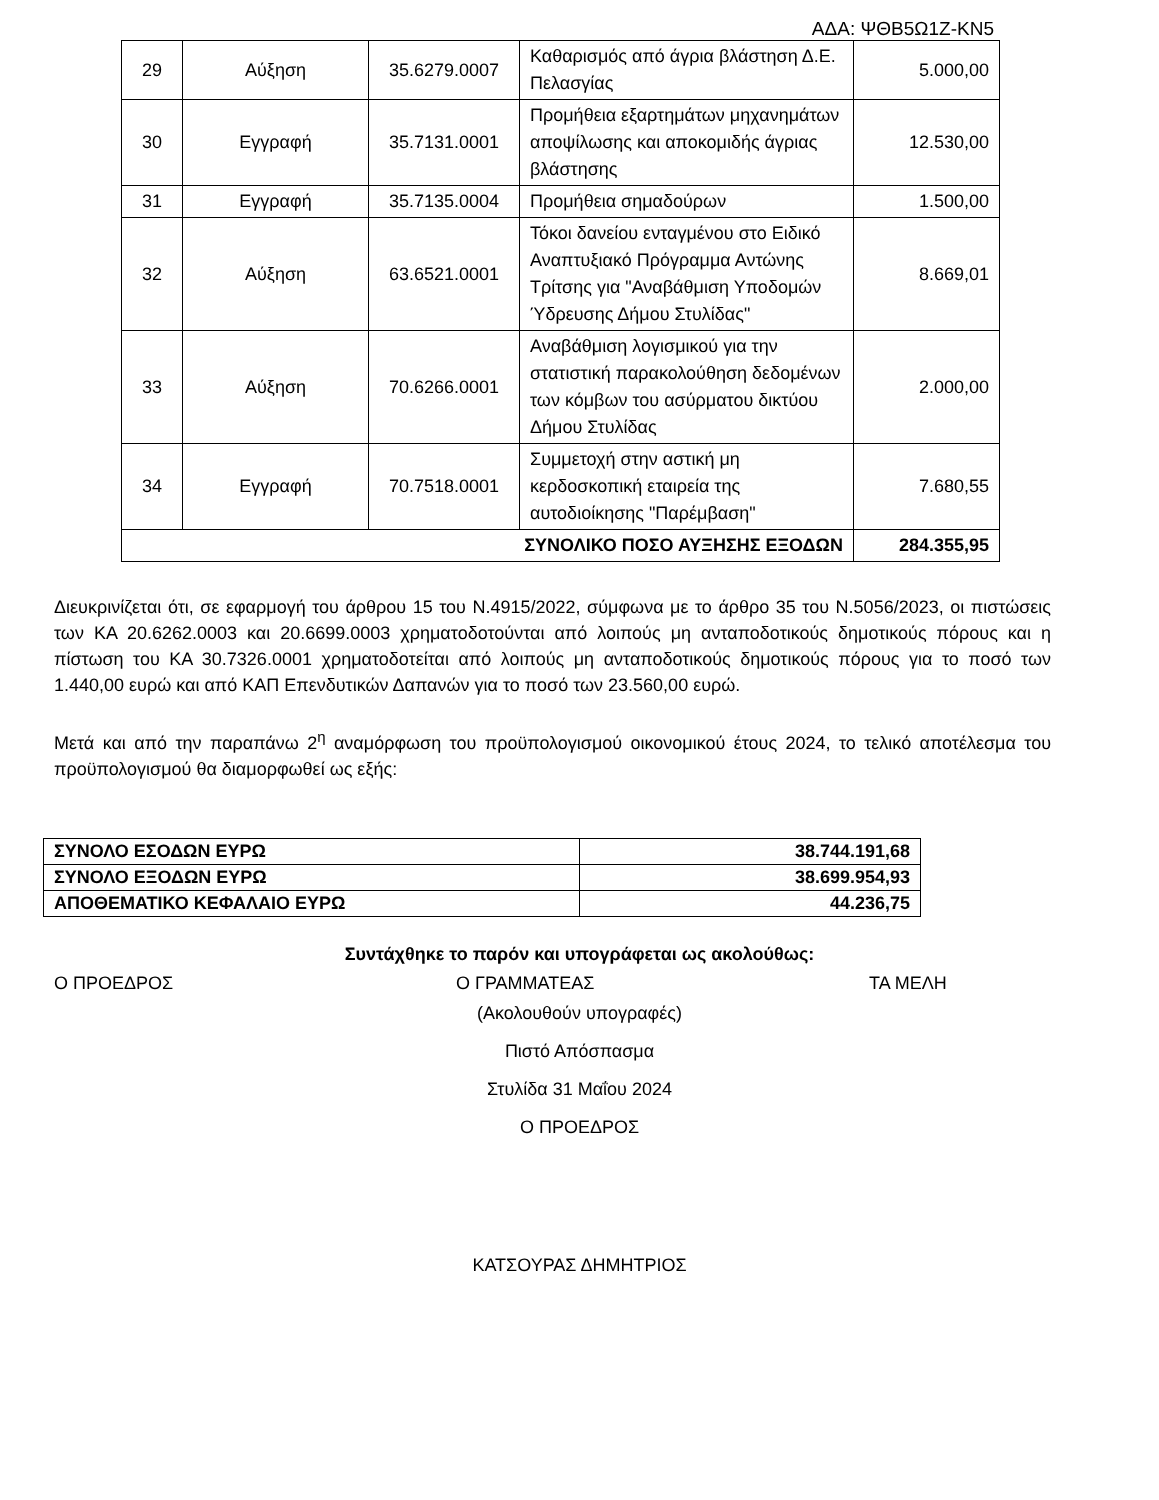ΑΔΑ: ΨΘΒ5Ω1Ζ-ΚΝ5
| 29 | Αύξηση | 35.6279.0007 | Καθαρισμός από άγρια βλάστηση Δ.Ε. Πελασγίας | 5.000,00 |
| 30 | Εγγραφή | 35.7131.0001 | Προμήθεια εξαρτημάτων μηχανημάτων αποψίλωσης και αποκομιδής άγριας βλάστησης | 12.530,00 |
| 31 | Εγγραφή | 35.7135.0004 | Προμήθεια σημαδούρων | 1.500,00 |
| 32 | Αύξηση | 63.6521.0001 | Τόκοι δανείου ενταγμένου στο Ειδικό Αναπτυξιακό Πρόγραμμα Αντώνης Τρίτσης για "Αναβάθμιση Υποδομών Ύδρευσης Δήμου Στυλίδας" | 8.669,01 |
| 33 | Αύξηση | 70.6266.0001 | Αναβάθμιση λογισμικού για την στατιστική παρακολούθηση δεδομένων των κόμβων του ασύρματου δικτύου Δήμου Στυλίδας | 2.000,00 |
| 34 | Εγγραφή | 70.7518.0001 | Συμμετοχή στην αστική μη κερδοσκοπική εταιρεία της αυτοδιοίκησης "Παρέμβαση" | 7.680,55 |
| ΣΥΝΟΛΙΚΟ ΠΟΣΟ ΑΥΞΗΣΗΣ ΕΞΟΔΩΝ | | | | 284.355,95 |
Διευκρινίζεται ότι, σε εφαρμογή του άρθρου 15 του Ν.4915/2022, σύμφωνα με το άρθρο 35 του Ν.5056/2023, οι πιστώσεις των ΚΑ 20.6262.0003 και 20.6699.0003 χρηματοδοτούνται από λοιπούς μη ανταποδοτικούς δημοτικούς πόρους και η πίστωση του ΚΑ 30.7326.0001 χρηματοδοτείται από λοιπούς μη ανταποδοτικούς δημοτικούς πόρους για το ποσό των 1.440,00 ευρώ και από ΚΑΠ Επενδυτικών Δαπανών για το ποσό των 23.560,00 ευρώ.
Μετά και από την παραπάνω 2<sup>η</sup> αναμόρφωση του προϋπολογισμού οικονομικού έτους 2024, το τελικό αποτέλεσμα του προϋπολογισμού θα διαμορφωθεί ως εξής:
| ΣΥΝΟΛΟ ΕΣΟΔΩΝ ΕΥΡΩ | 38.744.191,68 |
| ΣΥΝΟΛΟ ΕΞΟΔΩΝ ΕΥΡΩ | 38.699.954,93 |
| ΑΠΟΘΕΜΑΤΙΚΟ ΚΕΦΑΛΑΙΟ ΕΥΡΩ | 44.236,75 |
Συντάχθηκε το παρόν και υπογράφεται ως ακολούθως:
Ο ΠΡΟΕΔΡΟΣ Ο ΓΡΑΜΜΑΤΕΑΣ ΤΑ ΜΕΛΗ
(Ακολουθούν υπογραφές)
Πιστό Απόσπασμα
Στυλίδα 31 Μαΐου 2024
Ο ΠΡΟΕΔΡΟΣ
ΚΑΤΣΟΥΡΑΣ ΔΗΜΗΤΡΙΟΣ